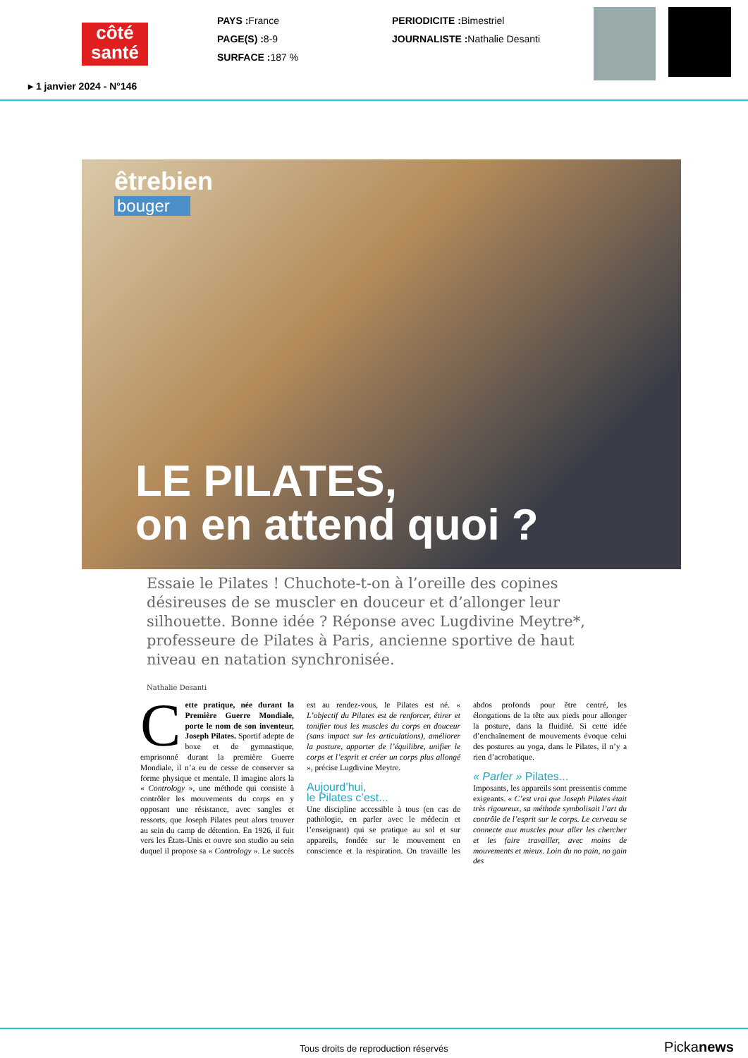côté
santé
PAYS : France
PAGE(S) : 8-9
SURFACE : 187 %
PERIODICITE : Bimestriel
JOURNALISTE : Nathalie Desanti
▸ 1 janvier 2024 - N°146
êtrebien
bouger
LE PILATES,
on en attend quoi ?
Essaie le Pilates ! Chuchote-t-on à l’oreille des copines désireuses de se muscler en douceur et d’allonger leur silhouette. Bonne idée ? Réponse avec Lugdivine Meytre*, professeure de Pilates à Paris, ancienne sportive de haut niveau en natation synchronisée.
Nathalie Desanti
Cette pratique, née durant la Première Guerre Mondiale, porte le nom de son inventeur, Joseph Pilates. Sportif adepte de boxe et de gymnastique, emprisonné durant la première Guerre Mondiale, il n’a eu de cesse de conserver sa forme physique et mentale. Il imagine alors la « Contrology », une méthode qui consiste à contrôler les mouvements du corps en y opposant une résistance, avec sangles et ressorts, que Joseph Pilates peut alors trouver au sein du camp de détention. En 1926, il fuit vers les États-Unis et ouvre son studio au sein duquel il propose sa « Contrology ». Le succès est au rendez-vous, le Pilates est né. « L’objectif du Pilates est de renforcer, étirer et tonifier tous les muscles du corps en douceur (sans impact sur les articulations), améliorer la posture, apporter de l’équilibre, unifier le corps et l’esprit et créer un corps plus allongé », précise Lugdivine Meytre.
Aujourd’hui,
le Pilates c’est...
Une discipline accessible à tous (en cas de pathologie, en parler avec le médecin et l’enseignant) qui se pratique au sol et sur appareils, fondée sur le mouvement en conscience et la respiration. On travaille les abdos profonds pour être centré, les élongations de la tête aux pieds pour allonger la posture, dans la fluidité. Si cette idée d’enchaînement de mouvements évoque celui des postures au yoga, dans le Pilates, il n’y a rien d’acrobatique.
« Parler » Pilates...
Imposants, les appareils sont pressentis comme exigeants. « C’est vrai que Joseph Pilates était très rigoureux, sa méthode symbolisait l’art du contrôle de l’esprit sur le corps. Le cerveau se connecte aux muscles pour aller les chercher et les faire travailler, avec moins de mouvements et mieux. Loin du no pain, no gain des
Tous droits de reproduction réservés
Pickanews